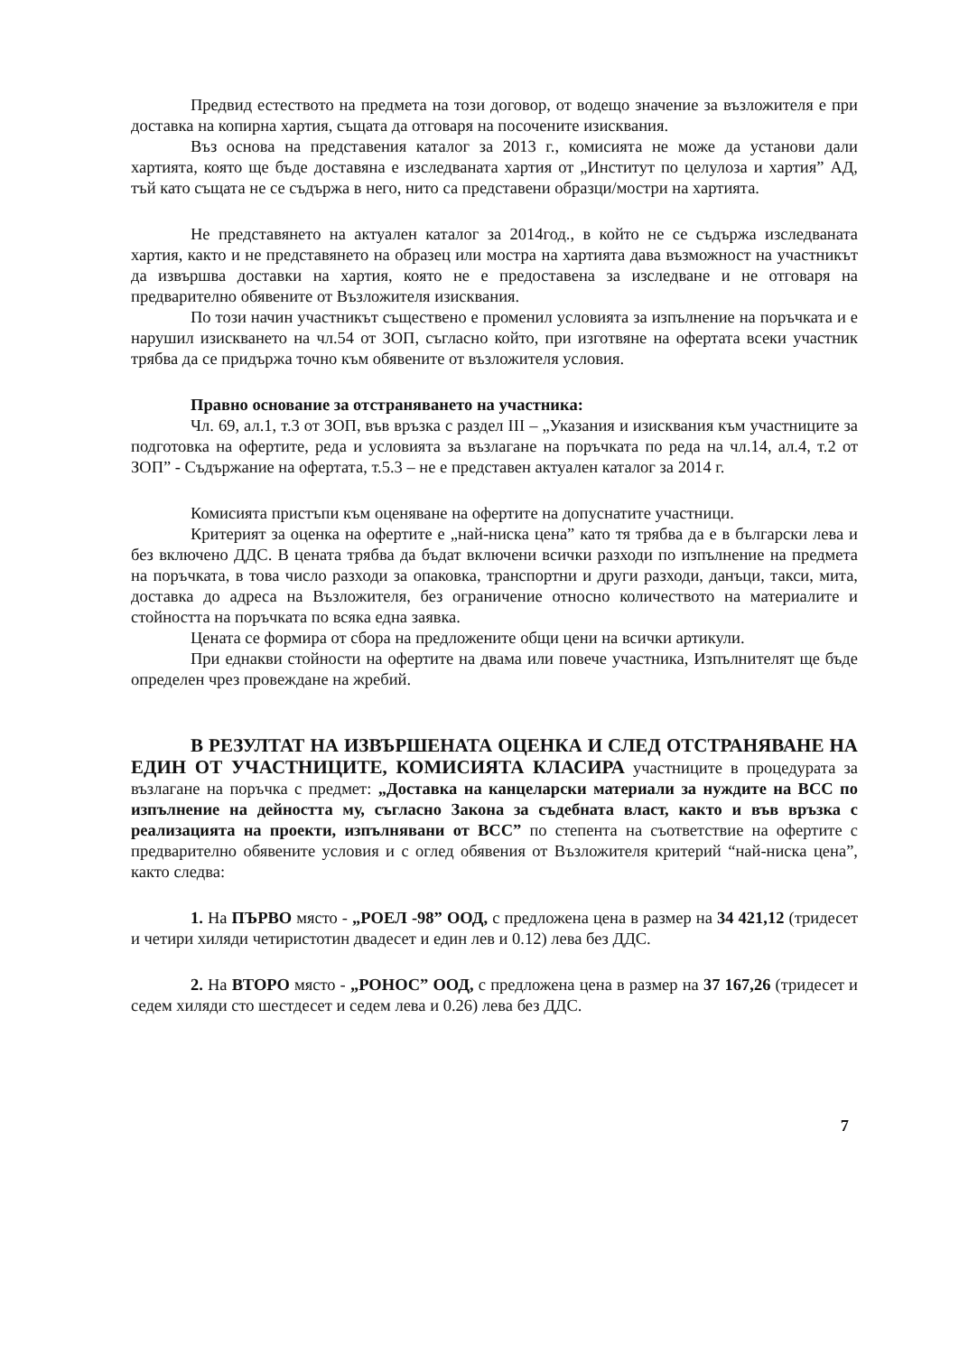Предвид естеството на предмета на този договор, от водещо значение за възложителя е при доставка на копирна хартия, същата да отговаря на посочените изисквания.
Въз основа на представения каталог за 2013 г., комисията не може да установи дали хартията, която ще бъде доставяна е изследваната хартия от „Институт по целулоза и хартия” АД, тъй като същата не се съдържа в него, нито са представени образци/мостри на хартията.
Не представянето на актуален каталог за 2014год., в който не се съдържа изследваната хартия, както и не представянето на образец или мостра на хартията дава възможност на участникът да извършва доставки на хартия, която не е предоставена за изследване и не отговаря на предварително обявените от Възложителя изисквания.
По този начин участникът съществено е променил условията за изпълнение на поръчката и е нарушил изискването на чл.54 от ЗОП, съгласно който, при изготвяне на офертата всеки участник трябва да се придържа точно към обявените от възложителя условия.
Правно основание за отстраняването на участника:
Чл. 69, ал.1, т.3 от ЗОП, във връзка с раздел III – „Указания и изисквания към участниците за подготовка на офертите, реда и условията за възлагане на поръчката по реда на чл.14, ал.4, т.2 от ЗОП” - Съдържание на офертата, т.5.3 – не е представен актуален каталог за 2014 г.
Комисията пристъпи към оценяване на офертите на допуснатите участници.
Критерият за оценка на офертите е „най-ниска цена” като тя трябва да е в български лева и без включено ДДС. В цената трябва да бъдат включени всички разходи по изпълнение на предмета на поръчката, в това число разходи за опаковка, транспортни и други разходи, данъци, такси, мита, доставка до адреса на Възложителя, без ограничение относно количеството на материалите и стойността на поръчката по всяка една заявка.
Цената се формира от сбора на предложените общи цени на всички артикули.
При еднакви стойности на офертите на двама или повече участника, Изпълнителят ще бъде определен чрез провеждане на жребий.
В РЕЗУЛТАТ НА ИЗВЪРШЕНАТА ОЦЕНКА И СЛЕД ОТСТРАНЯВАНЕ НА ЕДИН ОТ УЧАСТНИЦИТЕ, КОМИСИЯТА КЛАСИРА участниците в процедурата за възлагане на поръчка с предмет: „Доставка на канцеларски материали за нуждите на ВСС по изпълнение на дейността му, съгласно Закона за съдебната власт, както и във връзка с реализацията на проекти, изпълнявани от ВСС” по степента на съответствие на офертите с предварително обявените условия и с оглед обявения от Възложителя критерий “най-ниска цена”, както следва:
1. На ПЪРВО място - „РОЕЛ -98” ООД, с предложена цена в размер на 34 421,12 (тридесет и четири хиляди четиристотин двадесет и един лев и 0.12) лева без ДДС.
2. На ВТОРО място - „РОНОС” ООД, с предложена цена в размер на 37 167,26 (тридесет и седем хиляди сто шестдесет и седем лева и 0.26) лева без ДДС.
7